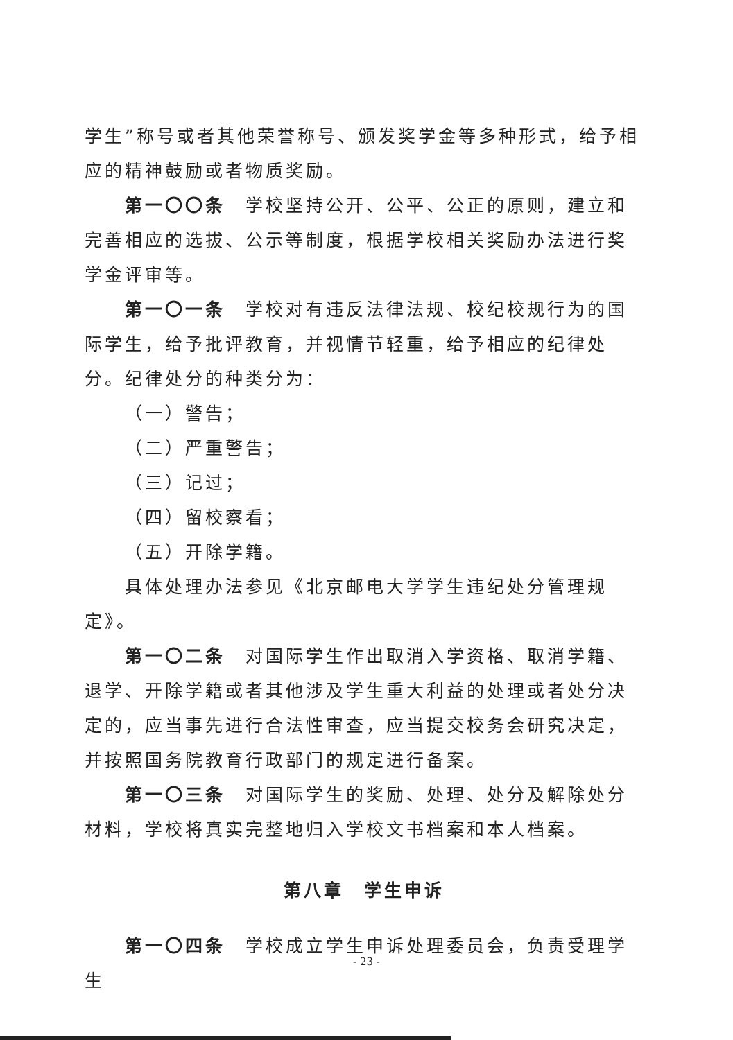学生”称号或者其他荣誉称号、颁发奖学金等多种形式，给予相应的精神鼓励或者物质奖励。
第一〇〇条　学校坚持公开、公平、公正的原则，建立和完善相应的选拔、公示等制度，根据学校相关奖励办法进行奖学金评审等。
第一〇一条　学校对有违反法律法规、校纪校规行为的国际学生，给予批评教育，并视情节轻重，给予相应的纪律处分。纪律处分的种类分为：
（一）警告；
（二）严重警告；
（三）记过；
（四）留校察看；
（五）开除学籍。
具体处理办法参见《北京邮电大学学生违纪处分管理规定》。
第一〇二条　对国际学生作出取消入学资格、取消学籍、退学、开除学籍或者其他涉及学生重大利益的处理或者处分决定的，应当事先进行合法性审查，应当提交校务会研究决定，并按照国务院教育行政部门的规定进行备案。
第一〇三条　对国际学生的奖励、处理、处分及解除处分材料，学校将真实完整地归入学校文书档案和本人档案。
第八章　学生申诉
第一〇四条　学校成立学生申诉处理委员会，负责受理学生
- 23 -